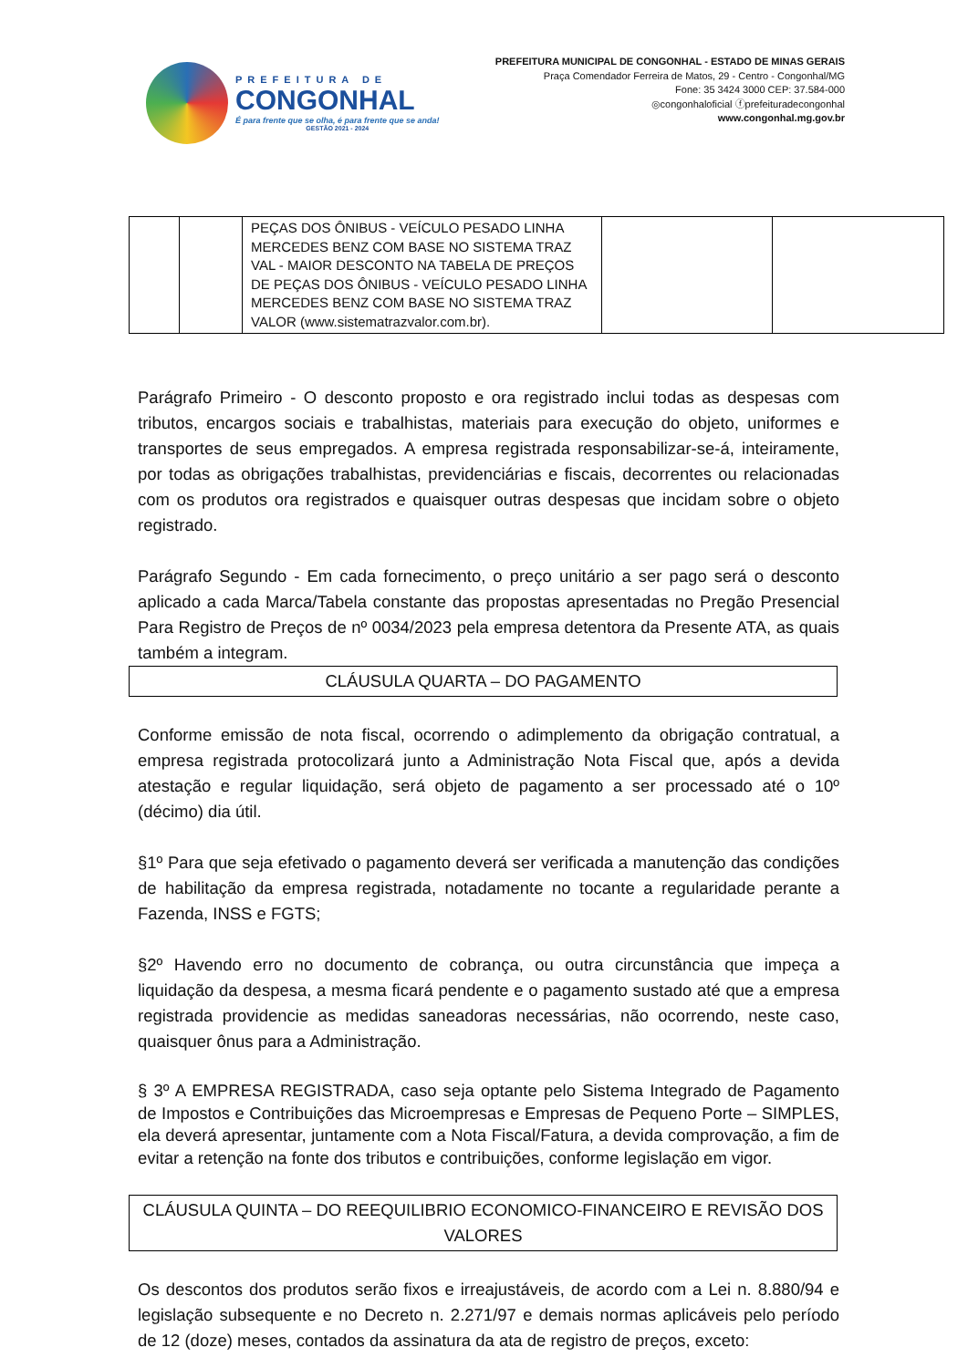PREFEITURA DE
CONGONHAL
É para frente que se olha, é para frente que se anda!
GESTÃO 2021 - 2024
PREFEITURA MUNICIPAL DE CONGONHAL - ESTADO DE MINAS GERAIS
Praça Comendador Ferreira de Matos, 29 - Centro - Congonhal/MG
Fone: 35 3424 3000 CEP: 37.584-000
◎congonhaloficial ⓕprefeituradecongonhal
www.congonhal.mg.gov.br
| | | PEÇAS DOS ÔNIBUS - VEÍCULO PESADO LINHA MERCEDES BENZ COM BASE NO SISTEMA TRAZ VAL - MAIOR DESCONTO NA TABELA DE PREÇOS DE PEÇAS DOS ÔNIBUS - VEÍCULO PESADO LINHA MERCEDES BENZ COM BASE NO SISTEMA TRAZ VALOR (www.sistematrazvalor.com.br). | | |
Parágrafo Primeiro - O desconto proposto e ora registrado inclui todas as despesas com tributos, encargos sociais e trabalhistas, materiais para execução do objeto, uniformes e transportes de seus empregados. A empresa registrada responsabilizar-se-á, inteiramente, por todas as obrigações trabalhistas, previdenciárias e fiscais, decorrentes ou relacionadas com os produtos ora registrados e quaisquer outras despesas que incidam sobre o objeto registrado.
Parágrafo Segundo - Em cada fornecimento, o preço unitário a ser pago será o desconto aplicado a cada Marca/Tabela constante das propostas apresentadas no Pregão Presencial Para Registro de Preços de nº 0034/2023 pela empresa detentora da Presente ATA, as quais também a integram.
CLÁUSULA QUARTA – DO PAGAMENTO
Conforme emissão de nota fiscal, ocorrendo o adimplemento da obrigação contratual, a empresa registrada protocolizará junto a Administração Nota Fiscal que, após a devida atestação e regular liquidação, será objeto de pagamento a ser processado até o 10º (décimo) dia útil.
§1º Para que seja efetivado o pagamento deverá ser verificada a manutenção das condições de habilitação da empresa registrada, notadamente no tocante a regularidade perante a Fazenda, INSS e FGTS;
§2º Havendo erro no documento de cobrança, ou outra circunstância que impeça a liquidação da despesa, a mesma ficará pendente e o pagamento sustado até que a empresa registrada providencie as medidas saneadoras necessárias, não ocorrendo, neste caso, quaisquer ônus para a Administração.
§ 3º A EMPRESA REGISTRADA, caso seja optante pelo Sistema Integrado de Pagamento de Impostos e Contribuições das Microempresas e Empresas de Pequeno Porte – SIMPLES, ela deverá apresentar, juntamente com a Nota Fiscal/Fatura, a devida comprovação, a fim de evitar a retenção na fonte dos tributos e contribuições, conforme legislação em vigor.
CLÁUSULA QUINTA – DO REEQUILIBRIO ECONOMICO-FINANCEIRO E REVISÃO DOS VALORES
Os descontos dos produtos serão fixos e irreajustáveis, de acordo com a Lei n. 8.880/94 e legislação subsequente e no Decreto n. 2.271/97 e demais normas aplicáveis pelo período de 12 (doze) meses, contados da assinatura da ata de registro de preços, exceto: